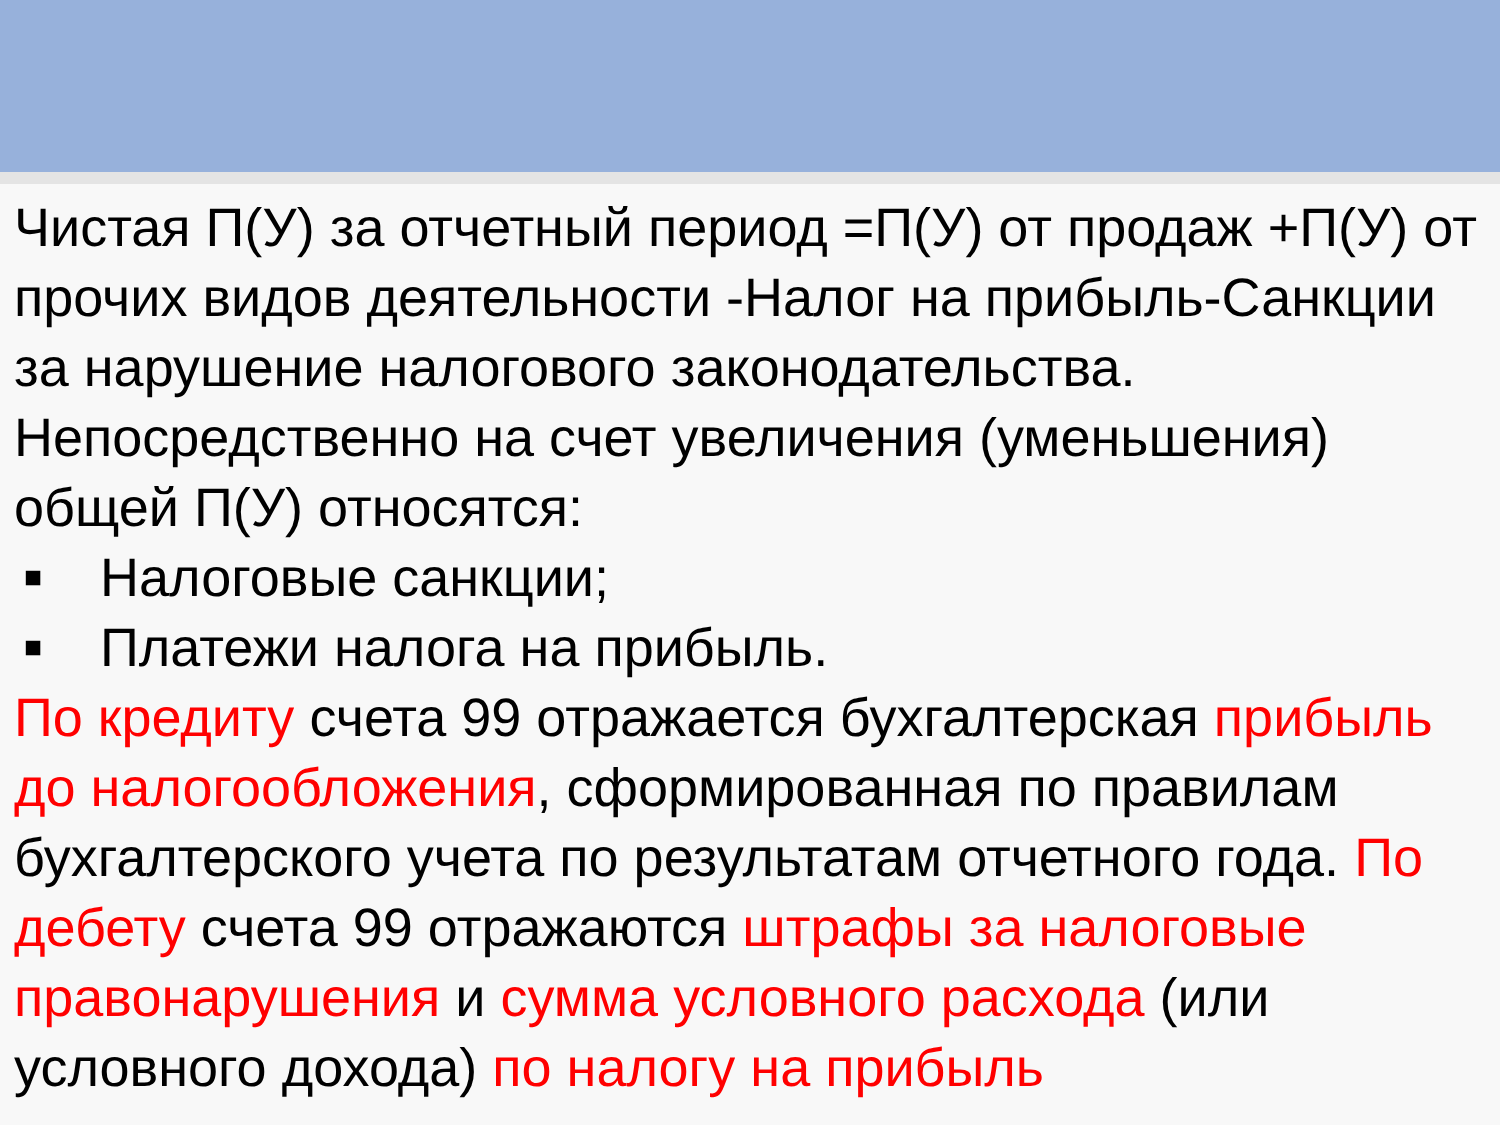Чистая П(У) за отчетный период =П(У) от продаж +П(У) от прочих видов деятельности -Налог на прибыль-Санкции за нарушение налогового законодательства. Непосредственно на счет увеличения (уменьшения) общей П(У) относятся:
■ Налоговые санкции;
■ Платежи налога на прибыль.
По кредиту счета 99 отражается бухгалтерская прибыль до налогообложения, сформированная по правилам бухгалтерского учета по результатам отчетного года. По дебету счета 99 отражаются штрафы за налоговые правонарушения и сумма условного расхода (или условного дохода) по налогу на прибыль